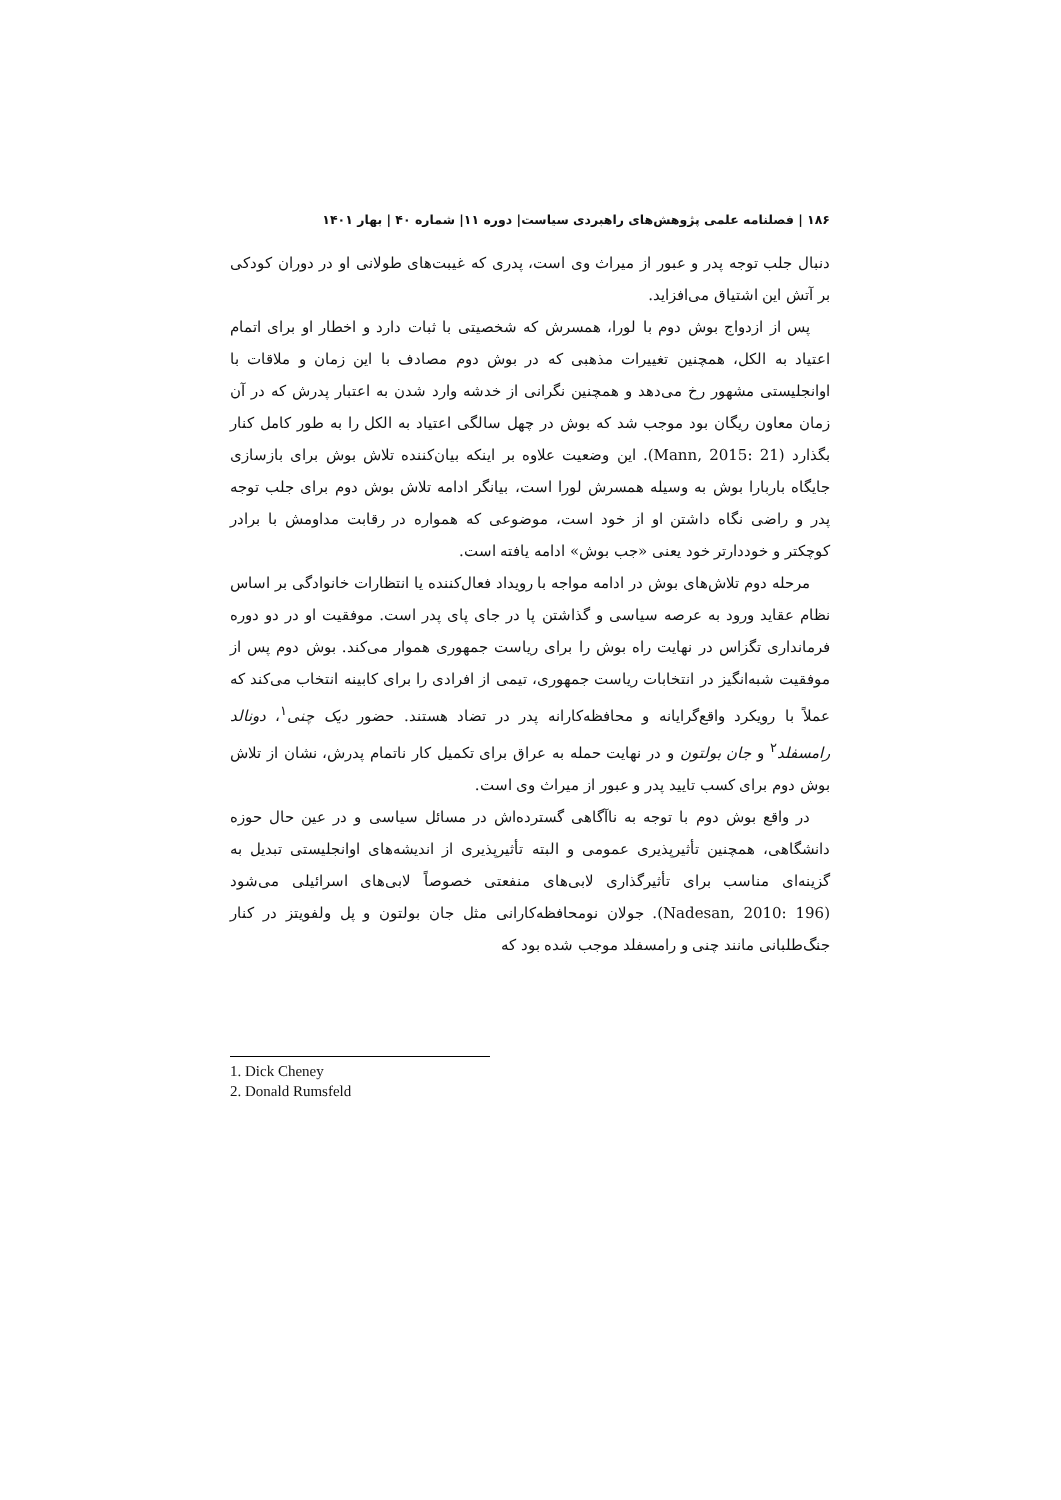۱۸۶ | فصلنامه علمی پژوهش‌های راهبردی سیاست| دوره ۱۱| شماره ۴۰ | بهار ۱۴۰۱
دنبال جلب توجه پدر و عبور از میراث وی است، پدری که غیبت‌های طولانی او در دوران کودکی بر آتش این اشتیاق می‌افزاید.
پس از ازدواج بوش دوم با لورا، همسرش که شخصیتی با ثبات دارد و اخطار او برای اتمام اعتیاد به الکل، همچنین تغییرات مذهبی که در بوش دوم مصادف با این زمان و ملاقات با اوانجلیستی مشهور رخ می‌دهد و همچنین نگرانی از خدشه وارد شدن به اعتبار پدرش که در آن زمان معاون ریگان بود موجب شد که بوش در چهل سالگی اعتیاد به الکل را به طور کامل کنار بگذارد (Mann, 2015: 21). این وضعیت علاوه بر اینکه بیان‌کننده تلاش بوش برای بازسازی جایگاه باربارا بوش به وسیله همسرش لورا است، بیانگر ادامه تلاش بوش دوم برای جلب توجه پدر و راضی نگاه داشتن او از خود است، موضوعی که همواره در رقابت مداومش با برادر کوچکتر و خوددارتر خود یعنی «جب بوش» ادامه یافته است.
مرحله دوم تلاش‌های بوش در ادامه مواجه با رویداد فعال‌کننده یا انتظارات خانوادگی بر اساس نظام عقاید ورود به عرصه سیاسی و گذاشتن پا در جای پای پدر است. موفقیت او در دو دوره فرمانداری تگزاس در نهایت راه بوش را برای ریاست جمهوری هموار می‌کند. بوش دوم پس از موفقیت شبه‌انگیز در انتخابات ریاست جمهوری، تیمی از افرادی را برای کابینه انتخاب می‌کند که عملاً با رویکرد واقع‌گرایانه و محافظه‌کارانه پدر در تضاد هستند. حضور دیک چنی<sup>۱</sup>، دونالد رامسفلد<sup>۲</sup> و جان بولتون و در نهایت حمله به عراق برای تکمیل کار ناتمام پدرش، نشان از تلاش بوش دوم برای کسب تایید پدر و عبور از میراث وی است.
در واقع بوش دوم با توجه به ناآگاهی گسترده‌اش در مسائل سیاسی و در عین حال حوزه دانشگاهی، همچنین تأثیرپذیری عمومی و البته تأثیرپذیری از اندیشه‌های اوانجلیستی تبدیل به گزینه‌ای مناسب برای تأثیرگذاری لابی‌های منفعتی خصوصاً لابی‌های اسرائیلی می‌شود (Nadesan, 2010: 196). جولان نومحافظه‌کارانی مثل جان بولتون و پل ولفویتز در کنار جنگ‌طلبانی مانند چنی و رامسفلد موجب شده بود که
1. Dick Cheney
2. Donald Rumsfeld